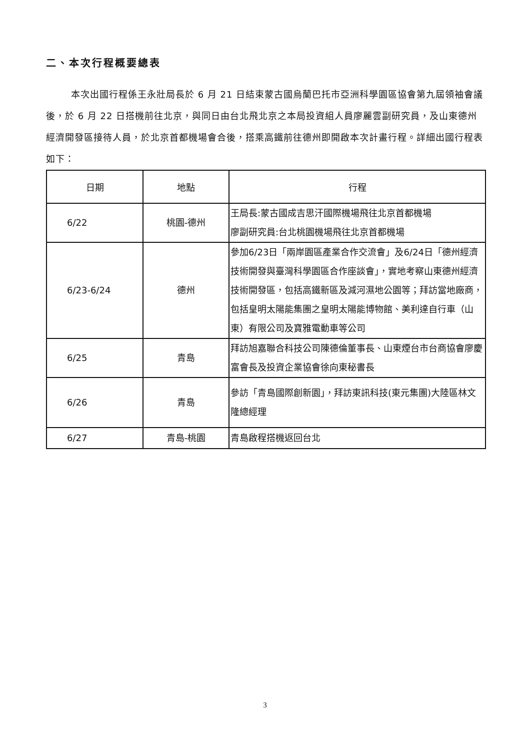二、本次行程概要總表
本次出國行程係王永壯局長於 6 月 21 日結束蒙古國烏蘭巴托市亞洲科學園區協會第九屆領袖會議後，於 6 月 22 日搭機前往北京，與同日由台北飛北京之本局投資組人員廖麗雲副研究員，及山東德州經濟開發區接待人員，於北京首都機場會合後，搭乘高鐵前往德州即開啟本次計畫行程。詳細出國行程表如下：
| 日期 | 地點 | 行程 |
| --- | --- | --- |
| 6/22 | 桃園-德州 | 王局長:蒙古國成吉思汗國際機場飛往北京首都機場 廖副研究員:台北桃園機場飛往北京首都機場 |
| 6/23-6/24 | 德州 | 參加6/23日「兩岸園區產業合作交流會」及6/24日「德州經濟技術開發與臺灣科學園區合作座談會」，實地考察山東德州經濟技術開發區，包括高鐵新區及減河濕地公園等；拜訪當地廠商，包括皇明太陽能集團之皇明太陽能博物館、美利達自行車（山東）有限公司及寶雅電動車等公司 |
| 6/25 | 青島 | 拜訪旭嘉聯合科技公司陳德倫董事長、山東煙台市台商協會廖慶富會長及投資企業協會徐向東秘書長 |
| 6/26 | 青島 | 參訪「青島國際創新園」，拜訪東訊科技(東元集團)大陸區林文隆總經理 |
| 6/27 | 青島-桃園 | 青島啟程搭機返回台北 |
3